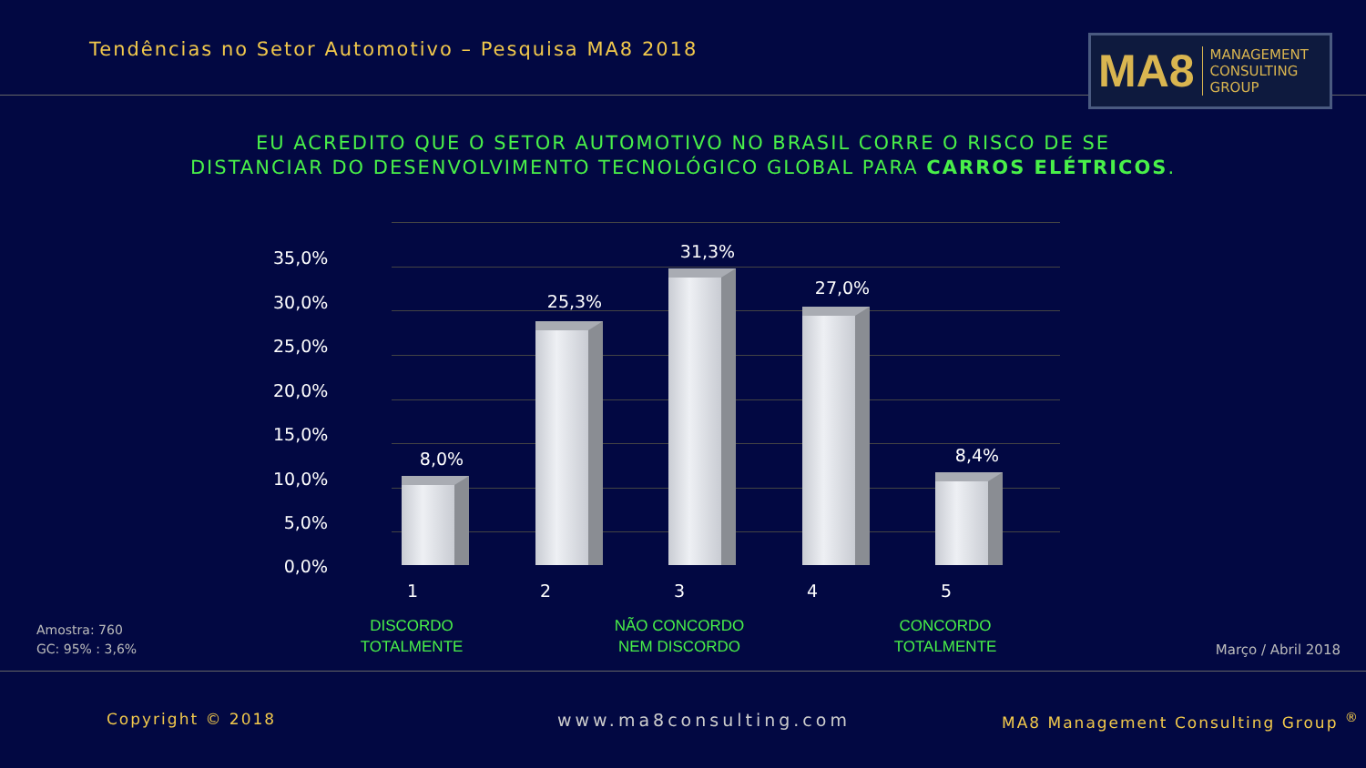Tendências no Setor Automotivo – Pesquisa MA8 2018
MA8 MANAGEMENT
CONSULTING GROUP
EU ACREDITO QUE O SETOR AUTOMOTIVO NO BRASIL CORRE O RISCO DE SE
DISTANCIAR DO DESENVOLVIMENTO TECNOLÓGICO GLOBAL PARA CARROS ELÉTRICOS.
35,0%
30,0%
25,0%
20,0%
15,0%
10,0%
5,0%
0,0%
8,0%
25,3%
31,3%
27,0%
8,4%
1 2 3 4 5
DISCORDO
TOTALMENTE
NÃO CONCORDO
NEM DISCORDO
CONCORDO
TOTALMENTE
Amostra: 760
GC: 95% : 3,6%
Março / Abril 2018
Copyright © 2018 www.ma8consulting.com
MA8 Management Consulting Group <sup>®</sup>